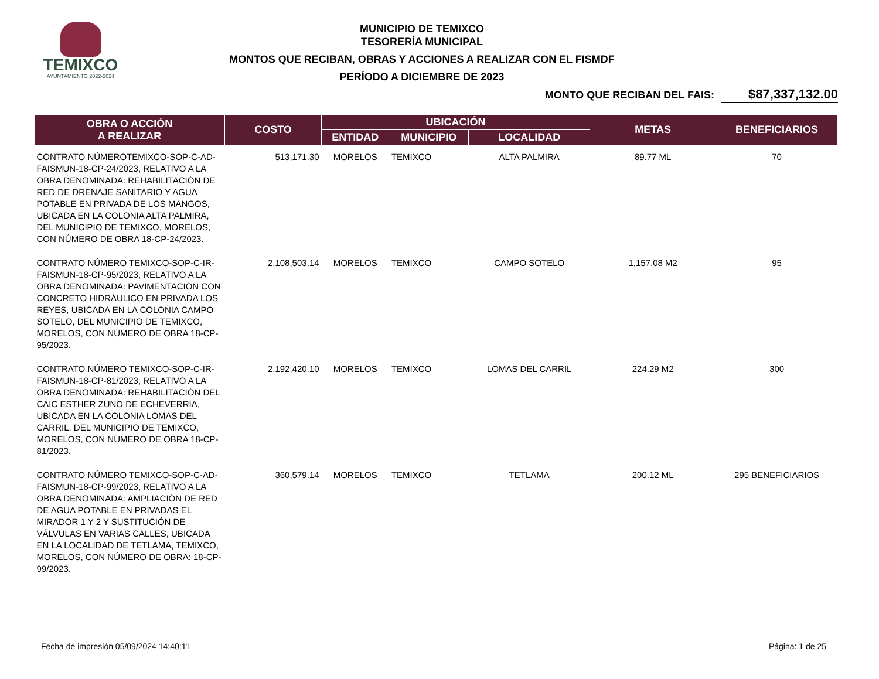TEMIXCO
AYUNTAMIENTO 2022-2024
MUNICIPIO DE TEMIXCO
TESORERÍA MUNICIPAL
MONTOS QUE RECIBAN, OBRAS Y ACCIONES A REALIZAR CON EL FISMDF
PERÍODO A DICIEMBRE DE 2023
MONTO QUE RECIBAN DEL FAIS: $87,337,132.00
| OBRA O ACCIÓN A REALIZAR | COSTO | UBICACIÓN | | | METAS | BENEFICIARIOS |
| --- | --- | --- | --- | --- | --- | --- |
| | | ENTIDAD | MUNICIPIO | LOCALIDAD | | |
| CONTRATO NÚMEROTEMIXCO-SOP-C-AD-FAISMUN-18-CP-24/2023, RELATIVO A LA OBRA DENOMINADA: REHABILITACIÓN DE RED DE DRENAJE SANITARIO Y AGUA POTABLE EN PRIVADA DE LOS MANGOS, UBICADA EN LA COLONIA ALTA PALMIRA, DEL MUNICIPIO DE TEMIXCO, MORELOS, CON NÚMERO DE OBRA 18-CP-24/2023. | 513,171.30 | MORELOS | TEMIXCO | ALTA PALMIRA | 89.77 ML | 70 |
| CONTRATO NÚMERO TEMIXCO-SOP-C-IR-FAISMUN-18-CP-95/2023, RELATIVO A LA OBRA DENOMINADA: PAVIMENTACIÓN CON CONCRETO HIDRÁULICO EN PRIVADA LOS REYES, UBICADA EN LA COLONIA CAMPO SOTELO, DEL MUNICIPIO DE TEMIXCO, MORELOS, CON NÚMERO DE OBRA 18-CP-95/2023. | 2,108,503.14 | MORELOS | TEMIXCO | CAMPO SOTELO | 1,157.08 M2 | 95 |
| CONTRATO NÚMERO TEMIXCO-SOP-C-IR-FAISMUN-18-CP-81/2023, RELATIVO A LA OBRA DENOMINADA: REHABILITACIÓN DEL CAIC ESTHER ZUNO DE ECHEVERRÍA, UBICADA EN LA COLONIA LOMAS DEL CARRIL, DEL MUNICIPIO DE TEMIXCO, MORELOS, CON NÚMERO DE OBRA 18-CP-81/2023. | 2,192,420.10 | MORELOS | TEMIXCO | LOMAS DEL CARRIL | 224.29 M2 | 300 |
| CONTRATO NÚMERO TEMIXCO-SOP-C-AD-FAISMUN-18-CP-99/2023, RELATIVO A LA OBRA DENOMINADA: AMPLIACIÓN DE RED DE AGUA POTABLE EN PRIVADAS EL MIRADOR 1 Y 2 Y SUSTITUCIÓN DE VÁLVULAS EN VARIAS CALLES, UBICADA EN LA LOCALIDAD DE TETLAMA, TEMIXCO, MORELOS, CON NÚMERO DE OBRA: 18-CP-99/2023. | 360,579.14 | MORELOS | TEMIXCO | TETLAMA | 200.12 ML | 295 BENEFICIARIOS |
Fecha de impresión 05/09/2024 14:40:11 Página: 1 de 25